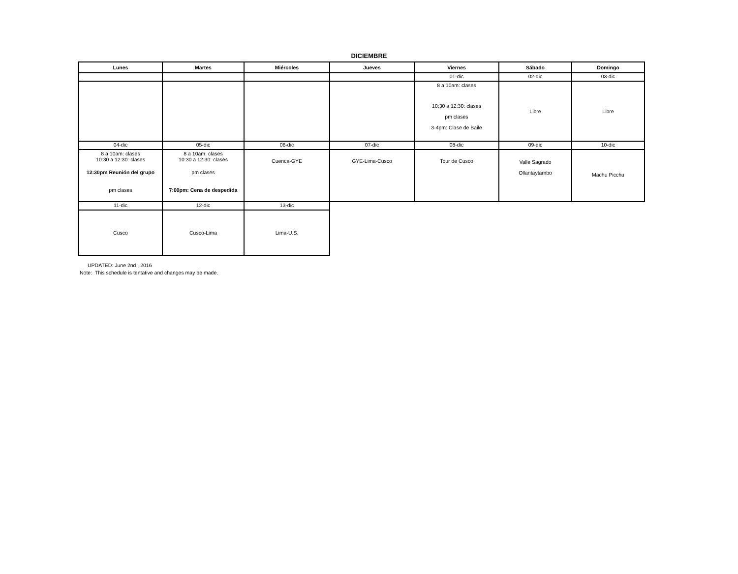DICIEMBRE
| Lunes | Martes | Miércoles | Jueves | Viernes | Sábado | Domingo |
| --- | --- | --- | --- | --- | --- | --- |
| | | | | 01-dic | 02-dic | 03-dic |
| | | | | 8 a 10am: clases 10:30 a 12:30: clases pm clases 3-4pm: Clase de Baile | Libre | Libre |
| 04-dic | 05-dic | 06-dic | 07-dic | 08-dic | 09-dic | 10-dic |
| 8 a 10am: clases 10:30 a 12:30: clases 12:30pm Reunión del grupo pm clases | 8 a 10am: clases 10:30 a 12:30: clases pm clases 7:00pm: Cena de despedida | Cuenca-GYE | GYE-Lima-Cusco | Tour de Cusco | Valle Sagrado Ollantaytambo | Machu Picchu |
| 11-dic | 12-dic | 13-dic | | | | |
| Cusco | Cusco-Lima | Lima-U.S. | | | | |
UPDATED: June 2nd , 2016
Note: This schedule is tentative and changes may be made.